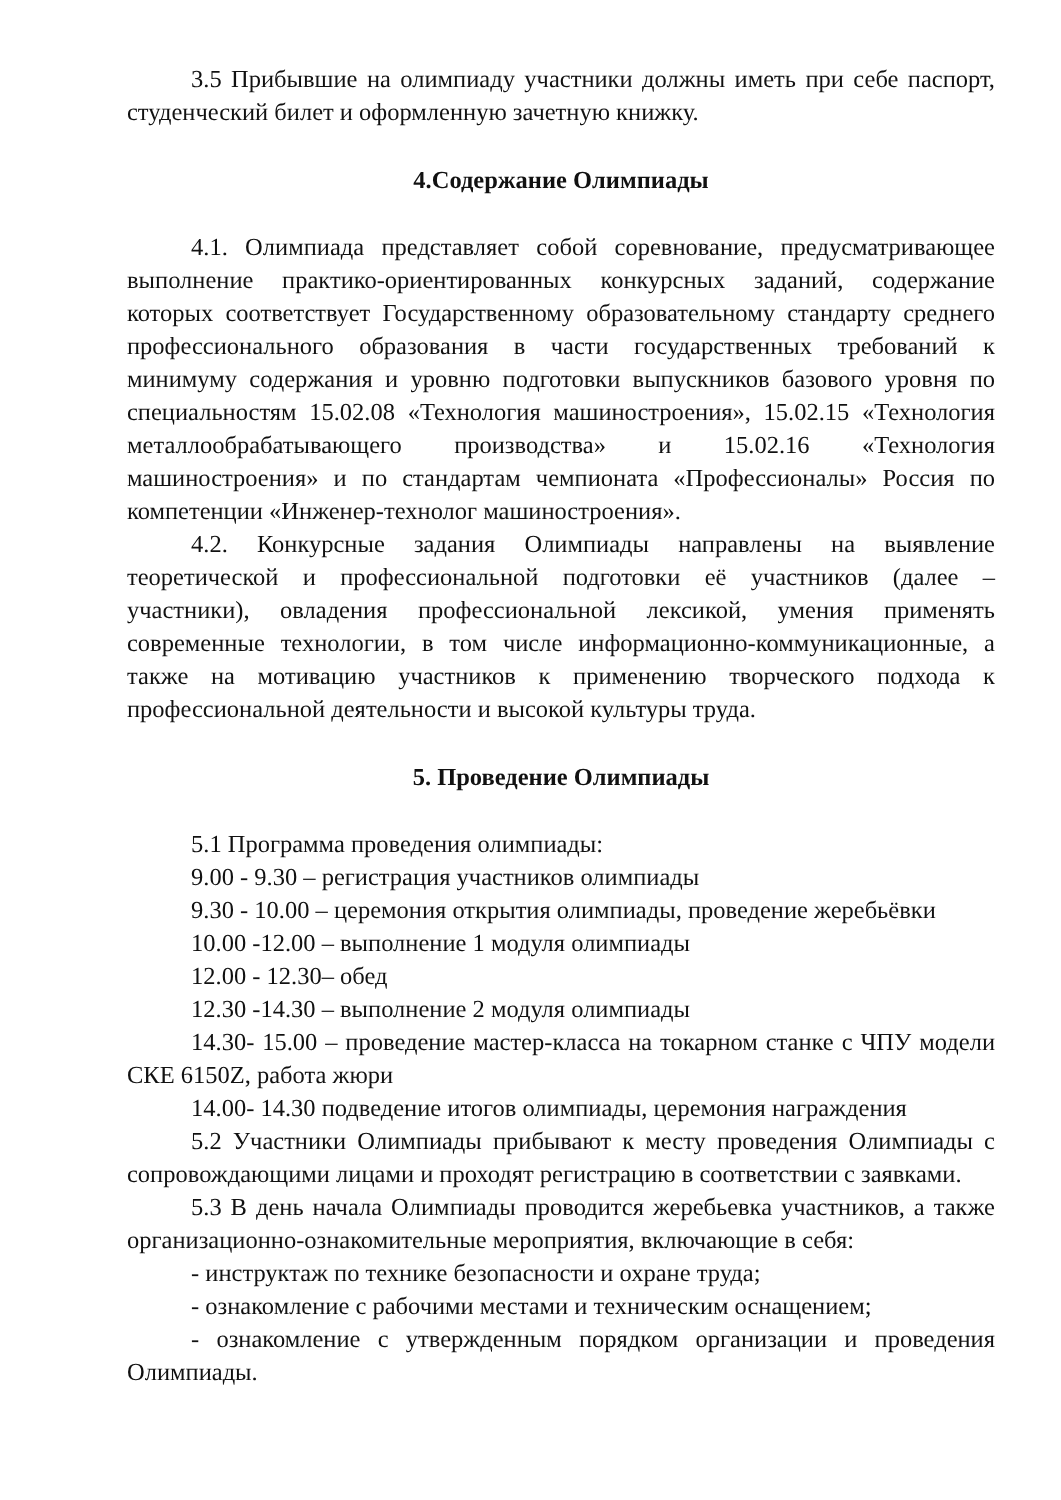3.5 Прибывшие на олимпиаду участники должны иметь при себе паспорт, студенческий билет и оформленную зачетную книжку.
4.Содержание Олимпиады
4.1. Олимпиада представляет собой соревнование, предусматривающее выполнение практико-ориентированных конкурсных заданий, содержание которых соответствует Государственному образовательному стандарту среднего профессионального образования в части государственных требований к минимуму содержания и уровню подготовки выпускников базового уровня по специальностям 15.02.08 «Технология машиностроения», 15.02.15 «Технология металлообрабатывающего производства» и 15.02.16 «Технология машиностроения» и по стандартам чемпионата «Профессионалы» Россия по компетенции «Инженер-технолог машиностроения».
4.2. Конкурсные задания Олимпиады направлены на выявление теоретической и профессиональной подготовки её участников (далее – участники), овладения профессиональной лексикой, умения применять современные технологии, в том числе информационно-коммуникационные, а также на мотивацию участников к применению творческого подхода к профессиональной деятельности и высокой культуры труда.
5. Проведение Олимпиады
5.1 Программа проведения олимпиады:
9.00 - 9.30 – регистрация участников олимпиады
9.30 - 10.00 – церемония открытия олимпиады, проведение жеребьёвки
10.00 -12.00 – выполнение 1 модуля олимпиады
12.00 - 12.30– обед
12.30 -14.30 – выполнение 2 модуля олимпиады
14.30- 15.00 – проведение мастер-класса на токарном станке с ЧПУ модели СКЕ 6150Z, работа жюри
14.00- 14.30 подведение итогов олимпиады, церемония награждения
5.2 Участники Олимпиады прибывают к месту проведения Олимпиады с сопровождающими лицами и проходят регистрацию в соответствии с заявками.
5.3 В день начала Олимпиады проводится жеребьевка участников, а также организационно-ознакомительные мероприятия, включающие в себя:
- инструктаж по технике безопасности и охране труда;
- ознакомление с рабочими местами и техническим оснащением;
- ознакомление с утвержденным порядком организации и проведения Олимпиады.